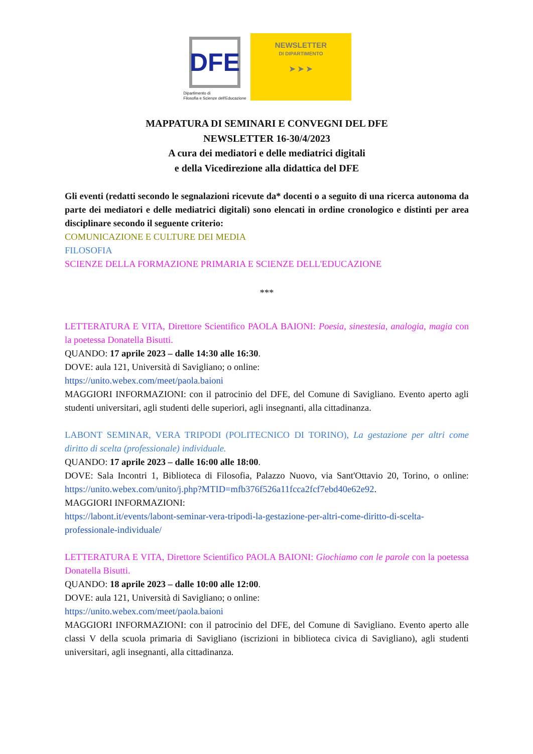DFE
Dipartimento di
Filosofia e Scienze dell'Educazione
NEWSLETTER
DI DIPARTIMENTO
➤ ➤ ➤
MAPPATURA DI SEMINARI E CONVEGNI DEL DFE
NEWSLETTER 16-30/4/2023
A cura dei mediatori e delle mediatrici digitali
e della Vicedirezione alla didattica del DFE
Gli eventi (redatti secondo le segnalazioni ricevute da* docenti o a seguito di una ricerca autonoma da parte dei mediatori e delle mediatrici digitali) sono elencati in ordine cronologico e distinti per area disciplinare secondo il seguente criterio:
COMUNICAZIONE E CULTURE DEI MEDIA
FILOSOFIA
SCIENZE DELLA FORMAZIONE PRIMARIA E SCIENZE DELL'EDUCAZIONE
***
LETTERATURA E VITA, Direttore Scientifico PAOLA BAIONI: Poesia, sinestesia, analogia, magia con la poetessa Donatella Bisutti.
QUANDO: 17 aprile 2023 – dalle 14:30 alle 16:30.
DOVE: aula 121, Università di Savigliano; o online:
https://unito.webex.com/meet/paola.baioni
MAGGIORI INFORMAZIONI: con il patrocinio del DFE, del Comune di Savigliano. Evento aperto agli studenti universitari, agli studenti delle superiori, agli insegnanti, alla cittadinanza.
LABONT SEMINAR, VERA TRIPODI (POLITECNICO DI TORINO), La gestazione per altri come diritto di scelta (professionale) individuale.
QUANDO: 17 aprile 2023 – dalle 16:00 alle 18:00.
DOVE: Sala Incontri 1, Biblioteca di Filosofia, Palazzo Nuovo, via Sant'Ottavio 20, Torino, o online: https://unito.webex.com/unito/j.php?MTID=mfb376f526a11fcca2fcf7ebd40e62e92.
MAGGIORI INFORMAZIONI:
https://labont.it/events/labont-seminar-vera-tripodi-la-gestazione-per-altri-come-diritto-di-scelta-professionale-individuale/
LETTERATURA E VITA, Direttore Scientifico PAOLA BAIONI: Giochiamo con le parole con la poetessa Donatella Bisutti.
QUANDO: 18 aprile 2023 – dalle 10:00 alle 12:00.
DOVE: aula 121, Università di Savigliano; o online:
https://unito.webex.com/meet/paola.baioni
MAGGIORI INFORMAZIONI: con il patrocinio del DFE, del Comune di Savigliano. Evento aperto alle classi V della scuola primaria di Savigliano (iscrizioni in biblioteca civica di Savigliano), agli studenti universitari, agli insegnanti, alla cittadinanza.